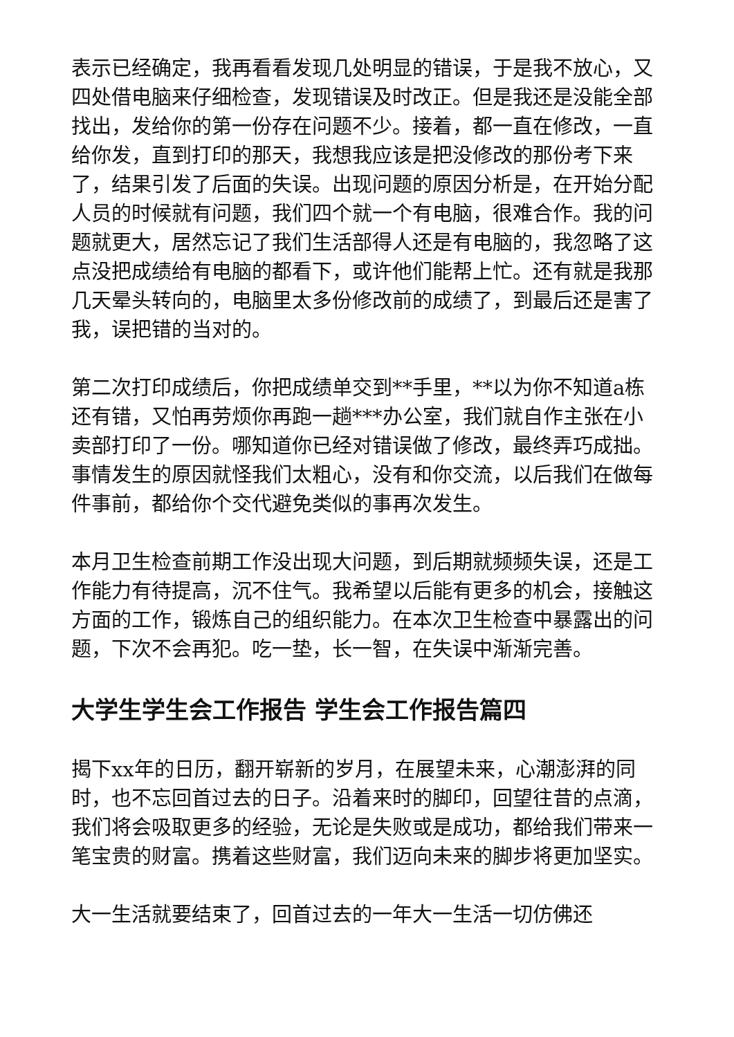表示已经确定，我再看看发现几处明显的错误，于是我不放心，又四处借电脑来仔细检查，发现错误及时改正。但是我还是没能全部找出，发给你的第一份存在问题不少。接着，都一直在修改，一直给你发，直到打印的那天，我想我应该是把没修改的那份考下来了，结果引发了后面的失误。出现问题的原因分析是，在开始分配人员的时候就有问题，我们四个就一个有电脑，很难合作。我的问题就更大，居然忘记了我们生活部得人还是有电脑的，我忽略了这点没把成绩给有电脑的都看下，或许他们能帮上忙。还有就是我那几天晕头转向的，电脑里太多份修改前的成绩了，到最后还是害了我，误把错的当对的。
第二次打印成绩后，你把成绩单交到**手里，**以为你不知道a栋还有错，又怕再劳烦你再跑一趟***办公室，我们就自作主张在小卖部打印了一份。哪知道你已经对错误做了修改，最终弄巧成拙。事情发生的原因就怪我们太粗心，没有和你交流，以后我们在做每件事前，都给你个交代避免类似的事再次发生。
本月卫生检查前期工作没出现大问题，到后期就频频失误，还是工作能力有待提高，沉不住气。我希望以后能有更多的机会，接触这方面的工作，锻炼自己的组织能力。在本次卫生检查中暴露出的问题，下次不会再犯。吃一垫，长一智，在失误中渐渐完善。
大学生学生会工作报告 学生会工作报告篇四
揭下xx年的日历，翻开崭新的岁月，在展望未来，心潮澎湃的同时，也不忘回首过去的日子。沿着来时的脚印，回望往昔的点滴，我们将会吸取更多的经验，无论是失败或是成功，都给我们带来一笔宝贵的财富。携着这些财富，我们迈向未来的脚步将更加坚实。
大一生活就要结束了，回首过去的一年大一生活一切仿佛还